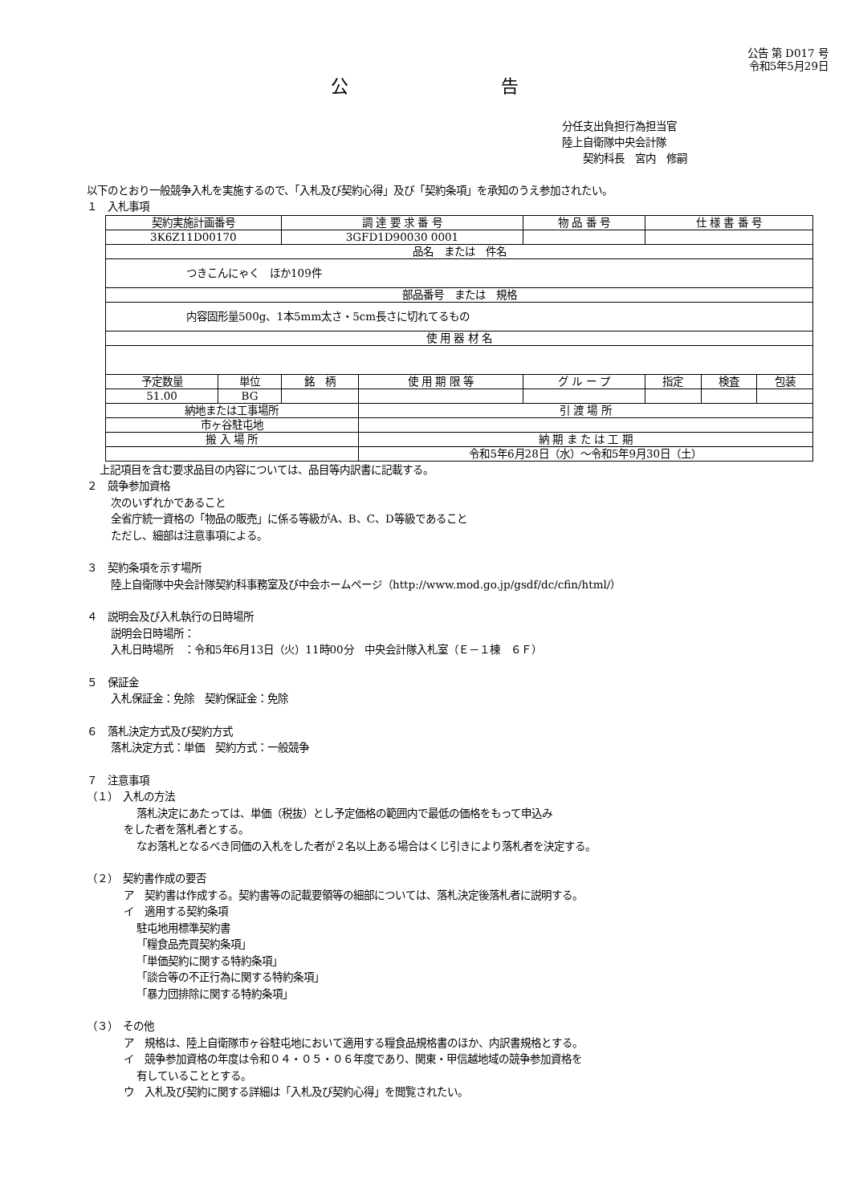公告 第 D017 号
令和5年5月29日
公告
分任支出負担行為担当官
陸上自衛隊中央会計隊
　　契約科長　宮内　修嗣
以下のとおり一般競争入札を実施するので、「入札及び契約心得」及び「契約条項」を承知のうえ参加されたい。
１　入札事項
| 契約実施計画番号 | | 調 達 要 求 番 号 | | 物 品 番 号 | 仕 様 書 番 号 | | |
| --- | --- | --- | --- | --- | --- | --- | --- |
| 3K6Z11D00170 | | 3GFD1D90030 0001 | | | | | |
| 品名 または 件名 | | | | | | | |
| つきこんにゃく ほか109件 | | | | | | | |
| 部品番号 または 規格 | | | | | | | |
| 内容固形量500g、1本5mm太さ・5cm長さに切れてるもの | | | | | | | |
| 使 用 器 材 名 | | | | | | | |
| 予定数量 | 単位 | 銘 柄 | 使 用 期 限 等 | グ ル ー プ | 指定 | 検査 | 包装 |
| 51.00 | BG | | | | | | |
| 納地または工事場所 | | | 引 渡 場 所 | | | | |
| 市ヶ谷駐屯地 | | | | | | | |
| 搬 入 場 所 | | | 納 期 ま た は 工 期 | | | | |
| | | | 令和5年6月28日（水）～令和5年9月30日（土） | | | | |
上記項目を含む要求品目の内容については、品目等内訳書に記載する。
２　競争参加資格
次のいずれかであること
全省庁統一資格の「物品の販売」に係る等級がA、B、C、D等級であること
ただし、細部は注意事項による。
３　契約条項を示す場所
陸上自衛隊中央会計隊契約科事務室及び中会ホームページ（http://www.mod.go.jp/gsdf/dc/cfin/html/）
４　説明会及び入札執行の日時場所
説明会日時場所：
入札日時場所　：令和5年6月13日（火）11時00分　中央会計隊入札室（Ｅ－１棟　６Ｆ）
５　保証金
入札保証金：免除　契約保証金：免除
６　落札決定方式及び契約方式
落札決定方式：単価　契約方式：一般競争
７　注意事項
（１）　入札の方法
落札決定にあたっては、単価（税抜）とし予定価格の範囲内で最低の価格をもって申込み
をした者を落札者とする。
なお落札となるべき同価の入札をした者が２名以上ある場合はくじ引きにより落札者を決定する。
（２）　契約書作成の要否
ア　契約書は作成する。契約書等の記載要領等の細部については、落札決定後落札者に説明する。
イ　適用する契約条項
駐屯地用標準契約書
「糧食品売買契約条項」
「単価契約に関する特約条項」
「談合等の不正行為に関する特約条項」
「暴力団排除に関する特約条項」
（３）　その他
ア　規格は、陸上自衛隊市ヶ谷駐屯地において適用する糧食品規格書のほか、内訳書規格とする。
イ　競争参加資格の年度は令和０４・０５・０６年度であり、関東・甲信越地域の競争参加資格を
有していることとする。
ウ　入札及び契約に関する詳細は「入札及び契約心得」を閲覧されたい。